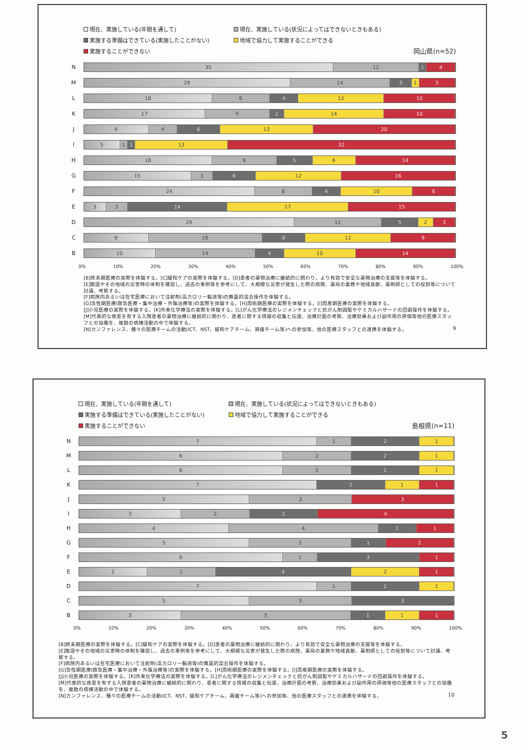現在、実施している(年間を通して)
現在、実施している(状況によってはできないときもある)
実施する準備はできている(実施したことがない)
地域で協力して実施することができる
実施することができない
岡山県(n=52)
N
35 12 1 4
M
29 14 3 1 5
L
18 8 4 12 10
K
17 9 2 14 10
J
9 4 6 13 20
I
5 1 1 13 32
H
18 9 5 6 14
G
15 3 6 12 16
F
24 8 4 10 6
E
3 3 14 17 15
D
29 12 5 2 3
C
9 16 6 12 9
B
10 14 4 10 14
0% 10% 20% 30% 40% 50% 60% 70% 80% 90% 100%
[B]終末期医療の実際を体験する。[C]緩和ケアの実際を体験する。[D]患者の薬物治療に継続的に関わり、より有効で安全な薬物治療の支援等を体験する。
[E]施設やその地域の災害時の体制を確認し、過去の事例等を参考にして、大規模な災害が発生した際の病院、薬局の業務や地域貢献、薬剤師としての役割等について討議、考察する。
[F]病院内あるいは在宅医療において注射剤(高カロリー輸液等)の無菌的混合操作を体験する。
[G]急性期医療(救急医療・集中治療・外傷治療等)の実際を体験する。[H]周術期医療の実際を体験する。[I]周産期医療の実際を体験する。
[J]小児医療の実際を体験する。[K]外来化学療法の実際を体験する。[L]がん化学療法のレジメンチェックと抗がん剤調製やケミカルハザードの回避操作を体験する。
[M]代表的な疾患を有する入院患者の薬物治療に継続的に関わり、患者に関する情報の収集と伝達、治療計画の考察、治療効果および副作用の評価等他の医療スタッフとの協働を、複数の病棟活動の中で体験する。
[N]カンファレンス、種々の医療チームの活動(ICT、NST、緩和ケアチーム、褥瘡チーム等)への参加等、他の医療スタッフとの連携を体験する。
9
現在、実施している(年間を通して)
現在、実施している(状況によってはできないときもある)
実施する準備はできている(実施したことがない)
地域で協力して実施することができる
実施することができない
島根県(n=11)
N
7 1 2 1
M
6 2 2 1
L
6 2 2 1
K
7 2 1 1
J
5 3 3
I
3 2 2 4
H
4 4 1 1
G
5 3 1 2
F
6 1 3 1
E
2 2 4 2 1
D
7 1 2 1
C
5 3 3
B
3 5 1 1 1
0% 10% 20% 30% 40% 50% 60% 70% 80% 90% 100%
[B]終末期医療の実際を体験する。[C]緩和ケアの実際を体験する。[D]患者の薬物治療に継続的に関わり、より有効で安全な薬物治療の支援等を体験する。
[E]施設やその地域の災害時の体制を確認し、過去の事例等を参考にして、大規模な災害が発生した際の病院、薬局の業務や地域貢献、薬剤師としての役割等について討議、考察する。
[F]病院内あるいは在宅医療において注射剤(高カロリー輸液等)の無菌的混合操作を体験する。
[G]急性期医療(救急医療・集中治療・外傷治療等)の実際を体験する。[H]周術期医療の実際を体験する。[I]周産期医療の実際を体験する。
[J]小児医療の実際を体験する。[K]外来化学療法の実際を体験する。[L]がん化学療法のレジメンチェックと抗がん剤調製やケミカルハザードの回避操作を体験する。
[M]代表的な疾患を有する入院患者の薬物治療に継続的に関わり、患者に関する情報の収集と伝達、治療計画の考察、治療効果および副作用の評価等他の医療スタッフとの協働を、複数の病棟活動の中で体験する。
[N]カンファレンス、種々の医療チームの活動(ICT、NST、緩和ケアチーム、褥瘡チーム等)への参加等、他の医療スタッフとの連携を体験する。
10
5